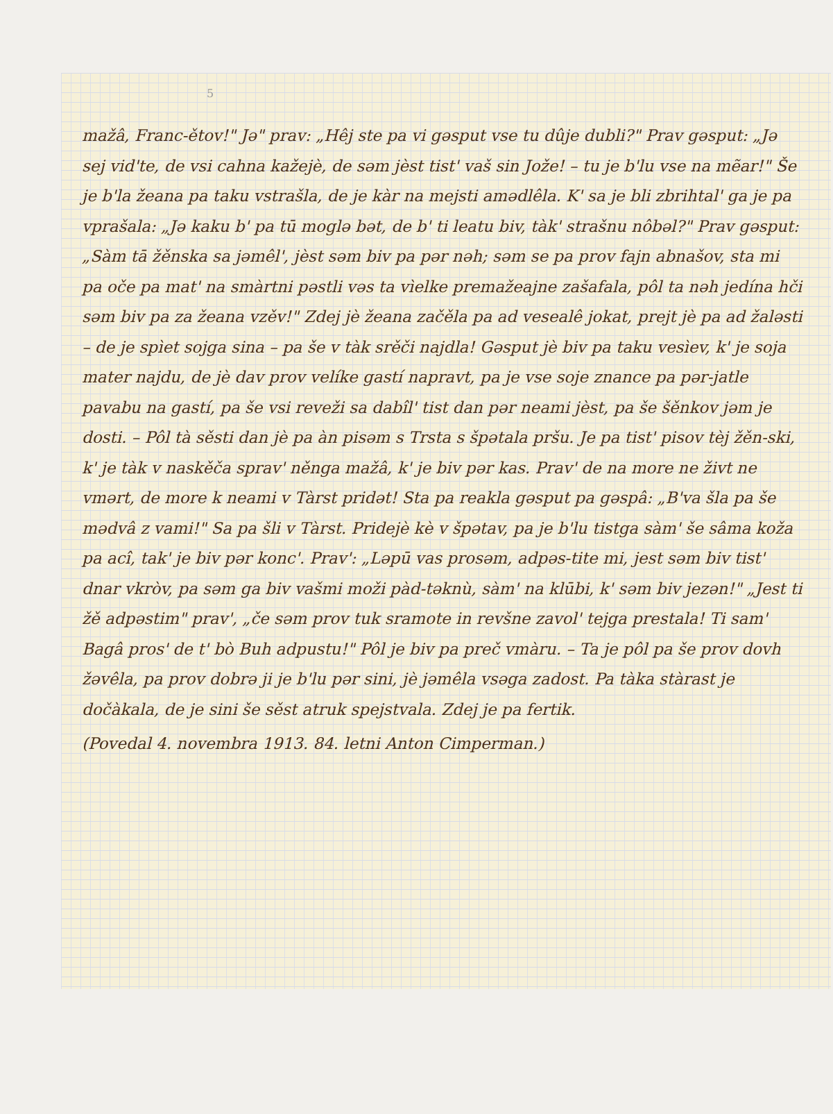5
mažâ, Franc-ětov!" Jə" prav: „Hêj ste pa vi gəsput vse tu dûje dubli?" Prav gəsput: „Jə sej vid'te, de vsi cahna kažejè, de səm jèst tist' vaš sin Jože! – tu je b'lu vse na mẽar!" Še je b'la žeana pa taku vstrašla, de je kàr na mejsti amədlêla. K' sa je bli zbrihtal' ga je pa vprašala: „Jə kaku b' pa tū moglə bət, de b' ti leatu biv, tàk' strašnu nôbəl?" Prav gəsput: „Sàm tā žěnska sa jəmêl', jèst səm biv pa pər nəh; səm se pa prov fajn abnašov, sta mi pa oče pa mat' na smàrtni pəstli vəs ta vìelke premažeajne zašafala, pôl ta nəh jedína hči səm biv pa za žeana vzěv!" Zdej jè žeana začěla pa ad vesealê jokat, prejt jè pa ad žaləsti – de je spìet sojga sina – pa še v tàk srěči najdla! Gəsput jè biv pa taku vesìev, k' je soja mater najdu, de jè dav prov velíke gastí napravt, pa je vse soje znance pa pər-jatle pavabu na gastí, pa še vsi reveži sa dabîl' tist dan pər neami jèst, pa še šěnkov jəm je dosti. – Pôl tà sěsti dan jè pa àn pisəm s Trsta s špətala pršu. Je pa tist' pisov tèj žěn-ski, k' je tàk v naskěča sprav' něnga mažâ, k' je biv pər kas. Prav' de na more ne živt ne vmərt, de more k neami v Tàrst pridət! Sta pa reakla gəsput pa gəspâ: „B'va šla pa še mədvâ z vami!" Sa pa šli v Tàrst. Pridejè kè v špətav, pa je b'lu tistga sàm' še sâma koža pa acî, tak' je biv pər konc'. Prav': „Ləpū vas prosəm, adpəs-tite mi, jest səm biv tist' dnar vkròv, pa səm ga biv vašmi moži pàd-təknù, sàm' na klūbi, k' səm biv jezən!" „Jest ti žě adpəstim" prav', „če səm prov tuk sramote in revšne zavol' tejga prestala! Ti sam' Bagâ pros' de t' bò Buh adpustu!" Pôl je biv pa preč vmàru. – Ta je pôl pa še prov dovh žəvêla, pa prov dobrə ji je b'lu pər sini, jè jəmêla vsəga zadost. Pa tàka stàrast je dočàkala, de je sini še sěst atruk spejstvala. Zdej je pa fertik.
(Povedal 4. novembra 1913. 84. letni Anton Cimperman.)